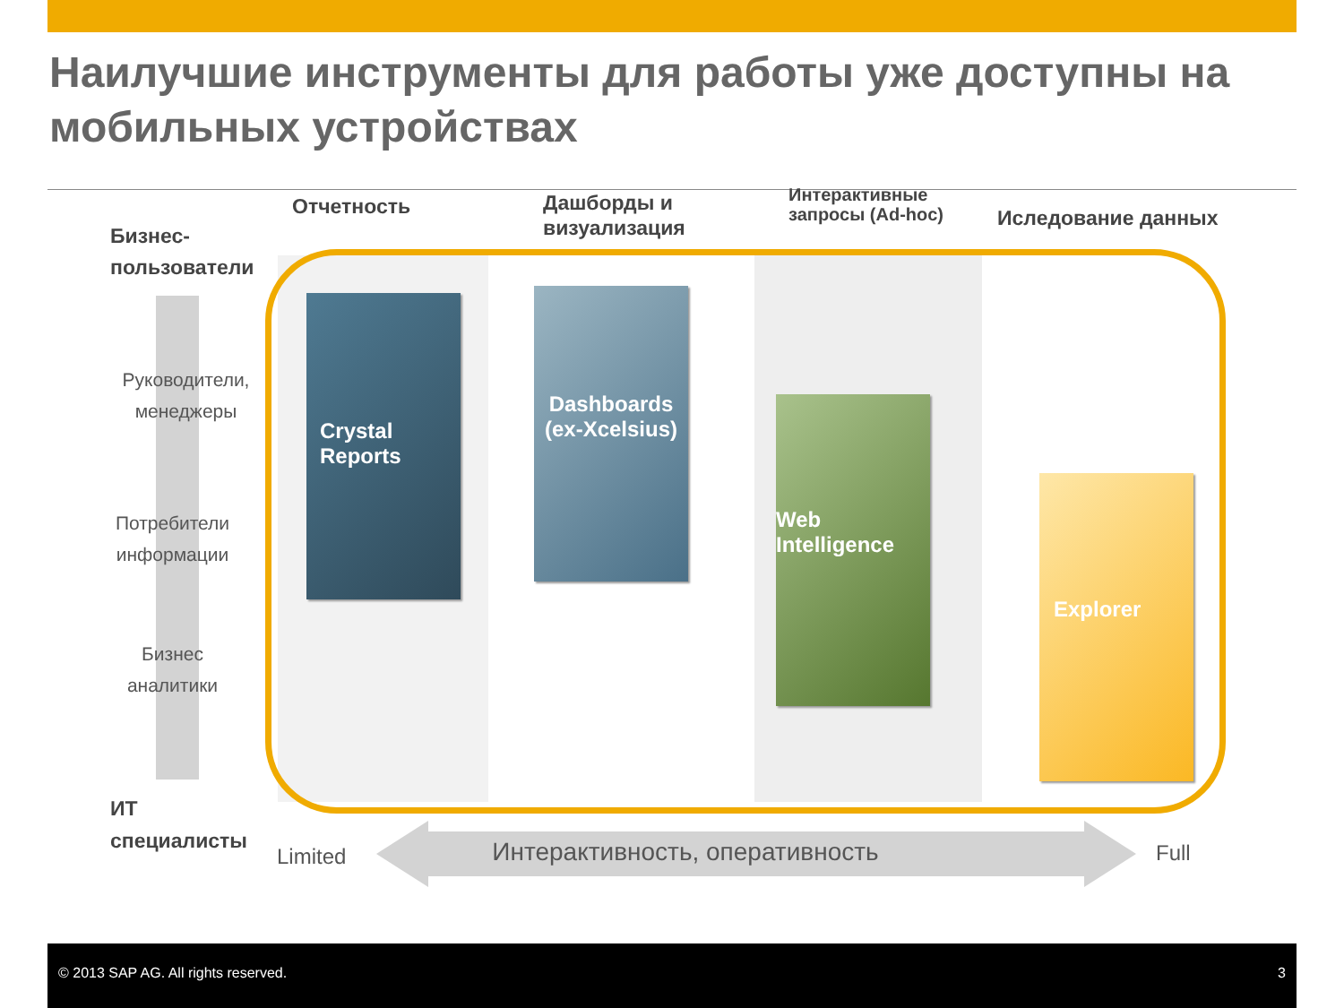Наилучшие инструменты для работы уже доступны на мобильных устройствах
Отчетность
Дашборды и
визуализация
Интерактивные
запросы (Ad-hoc)
Иследование данных
Бизнес-
пользователи
Руководители,
менеджеры
Потребители
информации
Бизнес
аналитики
ИТ
специалисты
Crystal
Reports
Dashboards
(ex-Xcelsius)
Web
Intelligence
Explorer
Limited
Интерактивность, оперативность
Full
© 2013 SAP AG. All rights reserved. 3